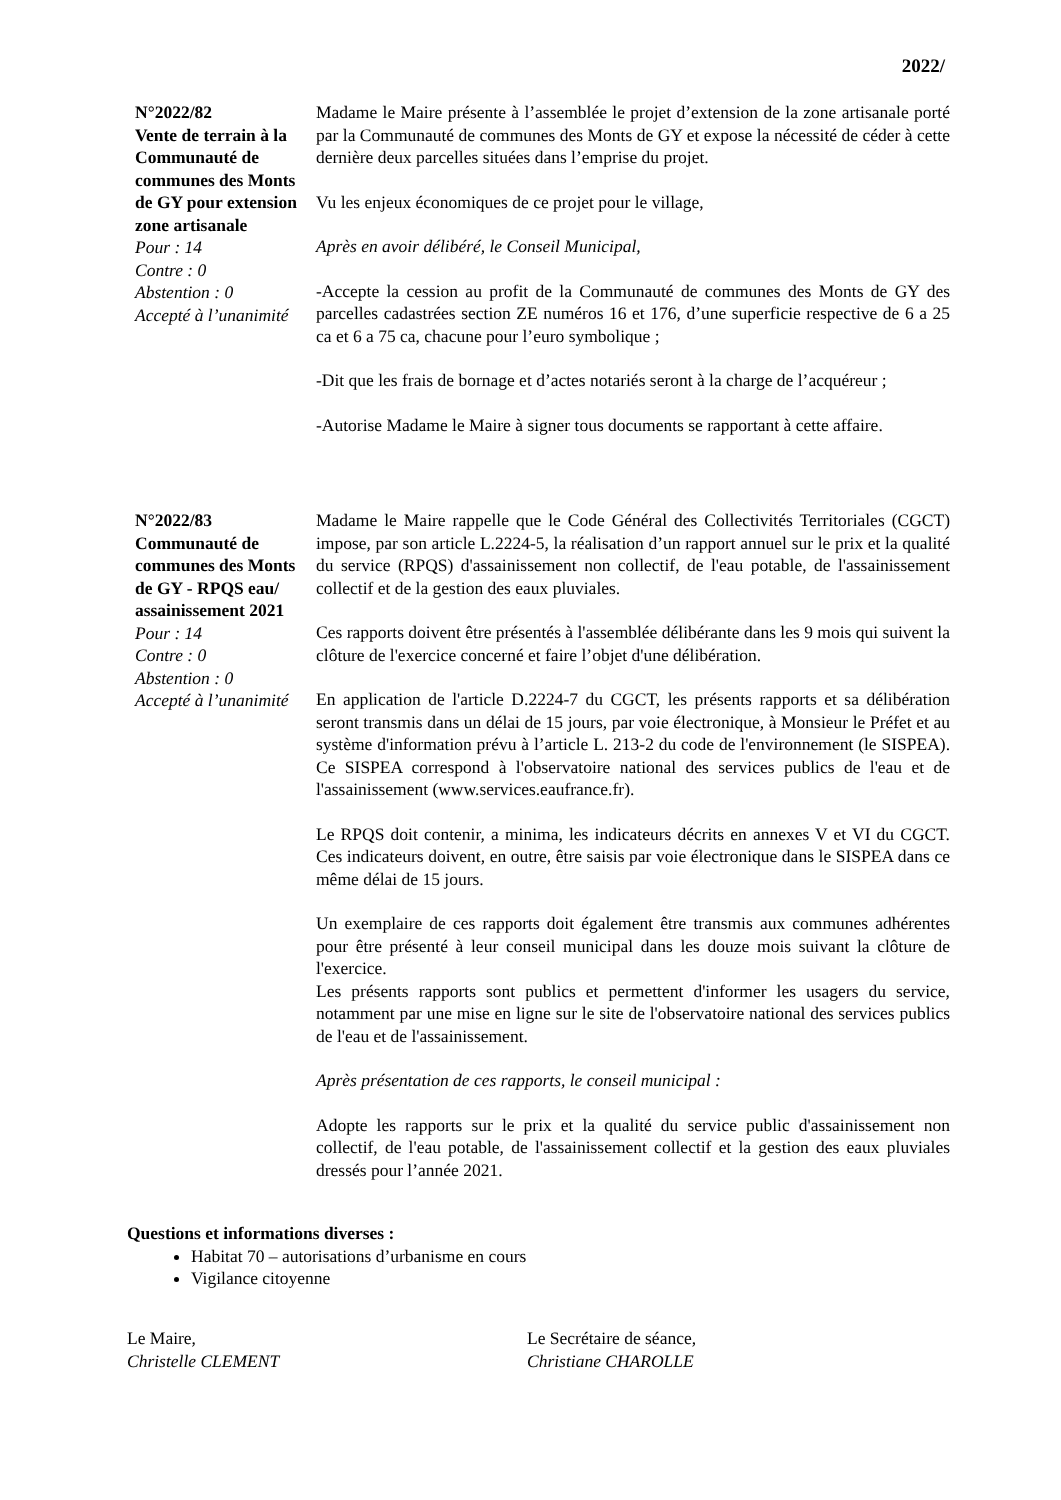2022/
N°2022/82
Vente de terrain à la Communauté de communes des Monts de GY pour extension zone artisanale
Pour : 14
Contre : 0
Abstention : 0
Accepté à l’unanimité
Madame le Maire présente à l’assemblée le projet d’extension de la zone artisanale porté par la Communauté de communes des Monts de GY et expose la nécessité de céder à cette dernière deux parcelles situées dans l’emprise du projet.
Vu les enjeux économiques de ce projet pour le village,
Après en avoir délibéré, le Conseil Municipal,
-Accepte la cession au profit de la Communauté de communes des Monts de GY des parcelles cadastrées section ZE numéros 16 et 176, d’une superficie respective de 6 a 25 ca et 6 a 75 ca, chacune pour l’euro symbolique ;
-Dit que les frais de bornage et d’actes notariés seront à la charge de l’acquéreur ;
-Autorise Madame le Maire à signer tous documents se rapportant à cette affaire.
N°2022/83
Communauté de communes des Monts de GY - RPQS eau/ assainissement 2021
Pour : 14
Contre : 0
Abstention : 0
Accepté à l’unanimité
Madame le Maire rappelle que le Code Général des Collectivités Territoriales (CGCT) impose, par son article L.2224-5, la réalisation d’un rapport annuel sur le prix et la qualité du service (RPQS) d'assainissement non collectif, de l'eau potable, de l'assainissement collectif et de la gestion des eaux pluviales.
Ces rapports doivent être présentés à l'assemblée délibérante dans les 9 mois qui suivent la clôture de l'exercice concerné et faire l’objet d'une délibération.
En application de l'article D.2224-7 du CGCT, les présents rapports et sa délibération seront transmis dans un délai de 15 jours, par voie électronique, à Monsieur le Préfet et au système d'information prévu à l’article L. 213-2 du code de l'environnement (le SISPEA). Ce SISPEA correspond à l'observatoire national des services publics de l'eau et de l'assainissement (www.services.eaufrance.fr).
Le RPQS doit contenir, a minima, les indicateurs décrits en annexes V et VI du CGCT. Ces indicateurs doivent, en outre, être saisis par voie électronique dans le SISPEA dans ce même délai de 15 jours.
Un exemplaire de ces rapports doit également être transmis aux communes adhérentes pour être présenté à leur conseil municipal dans les douze mois suivant la clôture de l'exercice.
Les présents rapports sont publics et permettent d'informer les usagers du service, notamment par une mise en ligne sur le site de l'observatoire national des services publics de l'eau et de l'assainissement.
Après présentation de ces rapports, le conseil municipal :
Adopte les rapports sur le prix et la qualité du service public d'assainissement non collectif, de l'eau potable, de l'assainissement collectif et la gestion des eaux pluviales dressés pour l’année 2021.
Questions et informations diverses :
Habitat 70 – autorisations d’urbanisme en cours
Vigilance citoyenne
Le Maire,
Christelle CLEMENT
Le Secrétaire de séance,
Christiane CHAROLLE